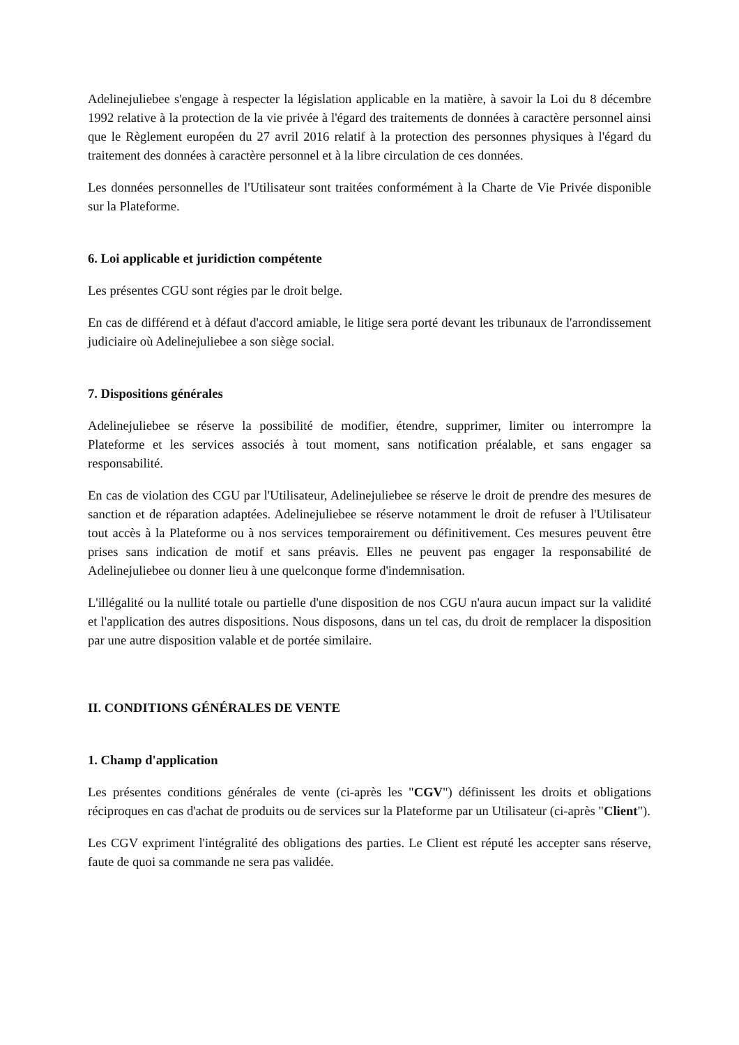Adelinejuliebee s'engage à respecter la législation applicable en la matière, à savoir la Loi du 8 décembre 1992 relative à la protection de la vie privée à l'égard des traitements de données à caractère personnel ainsi que le Règlement européen du 27 avril 2016 relatif à la protection des personnes physiques à l'égard du traitement des données à caractère personnel et à la libre circulation de ces données.
Les données personnelles de l'Utilisateur sont traitées conformément à la Charte de Vie Privée disponible sur la Plateforme.
6. Loi applicable et juridiction compétente
Les présentes CGU sont régies par le droit belge.
En cas de différend et à défaut d'accord amiable, le litige sera porté devant les tribunaux de l'arrondissement judiciaire où Adelinejuliebee a son siège social.
7. Dispositions générales
Adelinejuliebee se réserve la possibilité de modifier, étendre, supprimer, limiter ou interrompre la Plateforme et les services associés à tout moment, sans notification préalable, et sans engager sa responsabilité.
En cas de violation des CGU par l'Utilisateur, Adelinejuliebee se réserve le droit de prendre des mesures de sanction et de réparation adaptées. Adelinejuliebee se réserve notamment le droit de refuser à l'Utilisateur tout accès à la Plateforme ou à nos services temporairement ou définitivement. Ces mesures peuvent être prises sans indication de motif et sans préavis. Elles ne peuvent pas engager la responsabilité de Adelinejuliebee ou donner lieu à une quelconque forme d'indemnisation.
L'illégalité ou la nullité totale ou partielle d'une disposition de nos CGU n'aura aucun impact sur la validité et l'application des autres dispositions. Nous disposons, dans un tel cas, du droit de remplacer la disposition par une autre disposition valable et de portée similaire.
II. CONDITIONS GÉNÉRALES DE VENTE
1. Champ d'application
Les présentes conditions générales de vente (ci-après les "CGV") définissent les droits et obligations réciproques en cas d'achat de produits ou de services sur la Plateforme par un Utilisateur (ci-après "Client").
Les CGV expriment l'intégralité des obligations des parties. Le Client est réputé les accepter sans réserve, faute de quoi sa commande ne sera pas validée.